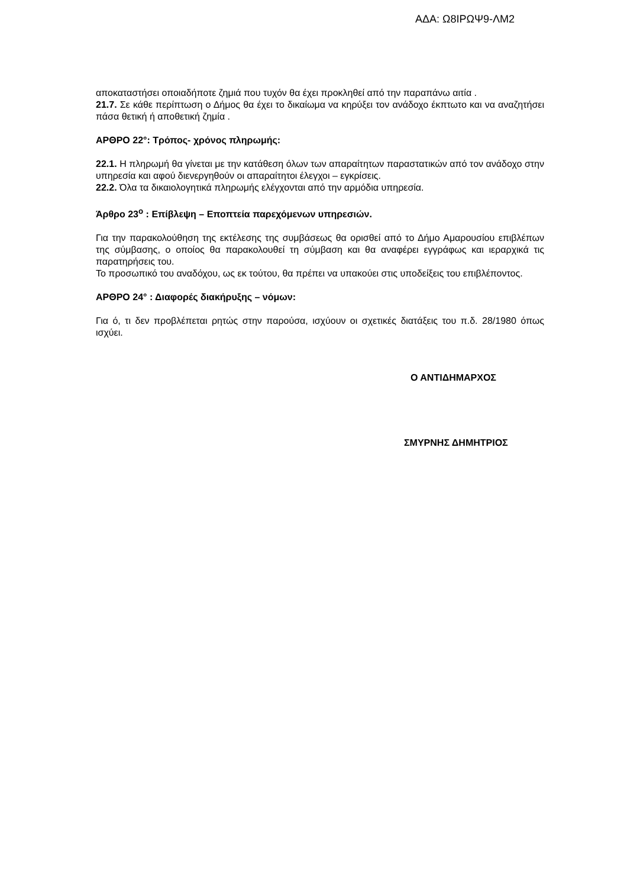ΑΔΑ: Ω8ΙΡΩΨ9-ΛΜ2
αποκαταστήσει οποιαδήποτε ζημιά που τυχόν θα έχει προκληθεί από την παραπάνω αιτία .
21.7. Σε κάθε περίπτωση ο Δήμος θα έχει το δικαίωμα να κηρύξει τον ανάδοχο έκπτωτο και να αναζητήσει πάσα θετική ή αποθετική ζημία .
ΑΡΘΡΟ 22°: Τρόπος- χρόνος πληρωμής:
22.1. Η πληρωμή θα γίνεται με την κατάθεση όλων των απαραίτητων παραστατικών από τον ανάδοχο στην υπηρεσία και αφού διενεργηθούν οι απαραίτητοι έλεγχοι – εγκρίσεις.
22.2. Όλα τα δικαιολογητικά πληρωμής ελέγχονται από την αρμόδια υπηρεσία.
Άρθρο 23<sup>ο</sup> : Επίβλεψη – Εποπτεία παρεχόμενων υπηρεσιών.
Για την παρακολούθηση της εκτέλεσης της συμβάσεως θα ορισθεί από το Δήμο Αμαρουσίου επιβλέπων της σύμβασης, ο οποίος θα παρακολουθεί τη σύμβαση και θα αναφέρει εγγράφως και ιεραρχικά τις παρατηρήσεις του.
Το προσωπικό του αναδόχου, ως εκ τούτου, θα πρέπει να υπακούει στις υποδείξεις του επιβλέποντος.
ΑΡΘΡΟ 24° : Διαφορές διακήρυξης – νόμων:
Για ό, τι δεν προβλέπεται ρητώς στην παρούσα, ισχύουν οι σχετικές διατάξεις του π.δ. 28/1980 όπως ισχύει.
Ο ΑΝΤΙΔΗΜΑΡΧΟΣ
ΣΜΥΡΝΗΣ ΔΗΜΗΤΡΙΟΣ